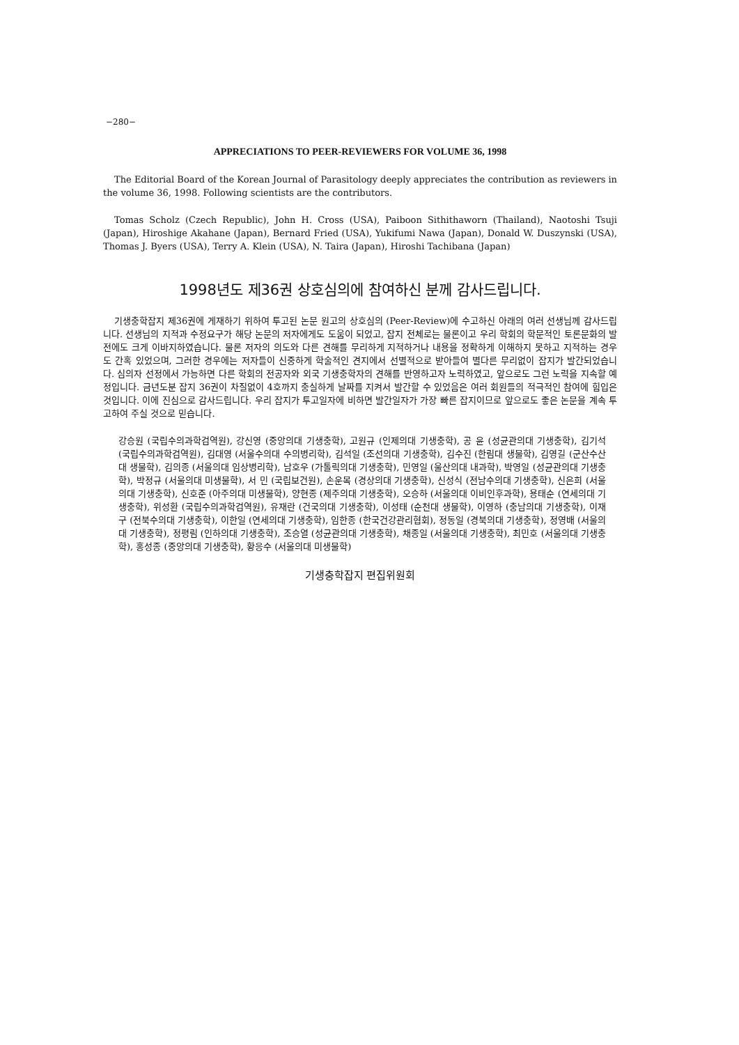−280−
APPRECIATIONS TO PEER-REVIEWERS FOR VOLUME 36, 1998
The Editorial Board of the Korean Journal of Parasitology deeply appreciates the contribution as reviewers in the volume 36, 1998. Following scientists are the contributors.
Tomas Scholz (Czech Republic), John H. Cross (USA), Paiboon Sithithaworn (Thailand), Naotoshi Tsuji (Japan), Hiroshige Akahane (Japan), Bernard Fried (USA), Yukifumi Nawa (Japan), Donald W. Duszynski (USA), Thomas J. Byers (USA), Terry A. Klein (USA), N. Taira (Japan), Hiroshi Tachibana (Japan)
1998년도 제36권 상호심의에 참여하신 분께 감사드립니다.
기생충학잡지 제36권에 게재하기 위하여 투고된 논문 원고의 상호심의 (Peer-Review)에 수고하신 아래의 여러 선생님께 감사드립니다. 선생님의 지적과 수정요구가 해당 논문의 저자에게도 도움이 되었고, 잡지 전체로는 물론이고 우리 학회의 학문적인 토론문화의 발전에도 크게 이바지하였습니다. 물론 저자의 의도와 다른 견해를 무리하게 지적하거나 내용을 정확하게 이해하지 못하고 지적하는 경우도 간혹 있었으며, 그러한 경우에는 저자들이 신중하게 학술적인 견지에서 선별적으로 받아들여 별다른 무리없이 잡지가 발간되었습니다. 심의자 선정에서 가능하면 다른 학회의 전공자와 외국 기생충학자의 견해를 반영하고자 노력하였고, 앞으로도 그런 노력을 지속할 예정입니다. 금년도분 잡지 36권이 차질없이 4호까지 충실하게 날짜를 지켜서 발간할 수 있었음은 여러 회원들의 적극적인 참여에 힘입은 것입니다. 이에 진심으로 감사드립니다. 우리 잡지가 투고일자에 비하면 발간일자가 가장 빠른 잡지이므로 앞으로도 좋은 논문을 계속 투고하여 주실 것으로 믿습니다.
강승원 (국립수의과학검역원), 강신영 (중앙의대 기생충학), 고원규 (인제의대 기생충학), 공 윤 (성균관의대 기생충학), 김기석 (국립수의과학검역원), 김대영 (서울수의대 수의병리학), 김석일 (조선의대 기생충학), 김수진 (한림대 생물학), 김영길 (군산수산대 생물학), 김의종 (서울의대 임상병리학), 남호우 (가톨릭의대 기생충학), 민영일 (울산의대 내과학), 박영일 (성균관의대 기생충학), 박정규 (서울의대 미생물학), 서 민 (국립보건원), 손운목 (경상의대 기생충학), 신성식 (전남수의대 기생충학), 신은희 (서울의대 기생충학), 신호준 (아주의대 미생물학), 양현종 (제주의대 기생충학), 오승하 (서울의대 이비인후과학), 용태순 (연세의대 기생충학), 위성환 (국립수의과학검역원), 유재란 (건국의대 기생충학), 이성태 (순천대 생물학), 이영하 (충남의대 기생충학), 이재구 (전북수의대 기생충학), 이한일 (연세의대 기생충학), 임한종 (한국건강관리협회), 정동일 (경북의대 기생충학), 정영배 (서울의대 기생충학), 정평림 (인하의대 기생충학), 조승열 (성균관의대 기생충학), 채종일 (서울의대 기생충학), 최민호 (서울의대 기생충학), 홍성종 (중앙의대 기생충학), 황응수 (서울의대 미생물학)
기생충학잡지 편집위원회